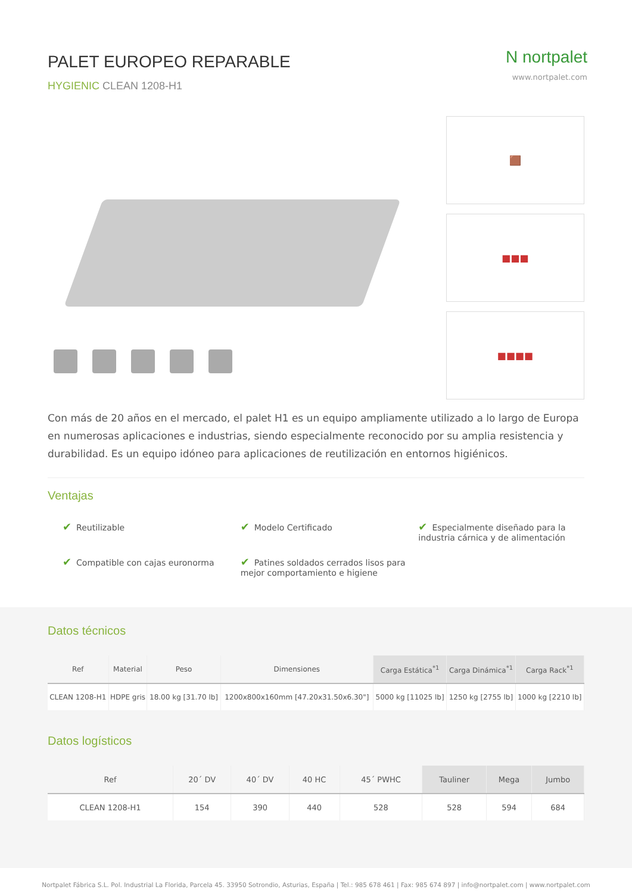PALET EUROPEO REPARABLE
HYGIENIC CLEAN 1208-H1
N nortpalet
www.nortpalet.com
🟫
■■■
■■■■
Con más de 20 años en el mercado, el palet H1 es un equipo ampliamente utilizado a lo largo de Europa en numerosas aplicaciones e industrias, siendo especialmente reconocido por su amplia resistencia y durabilidad. Es un equipo idóneo para aplicaciones de reutilización en entornos higiénicos.
Ventajas
✔ Reutilizable
✔ Modelo Certificado
✔ Especialmente diseñado para la industria cárnica y de alimentación
✔ Compatible con cajas euronorma
✔ Patines soldados cerrados lisos para mejor comportamiento e higiene
Datos técnicos
| Ref | Material | Peso | Dimensiones | Carga Estática<sup>*1</sup> | Carga Dinámica<sup>*1</sup> | Carga Rack<sup>*1</sup> |
| --- | --- | --- | --- | --- | --- | --- |
| CLEAN 1208-H1 | HDPE gris | 18.00 kg [31.70 lb] | 1200x800x160mm [47.20x31.50x6.30"] | 5000 kg [11025 lb] | 1250 kg [2755 lb] | 1000 kg [2210 lb] |
Datos logísticos
| Ref | 20´ DV | 40´ DV | 40 HC | 45´ PWHC | Tauliner | Mega | Jumbo |
| --- | --- | --- | --- | --- | --- | --- | --- |
| CLEAN 1208-H1 | 154 | 390 | 440 | 528 | 528 | 594 | 684 |
Nortpalet Fábrica S.L. Pol. Industrial La Florida, Parcela 45. 33950 Sotrondio, Asturias, España | Tel.: 985 678 461 | Fax: 985 674 897 | info@nortpalet.com | www.nortpalet.com